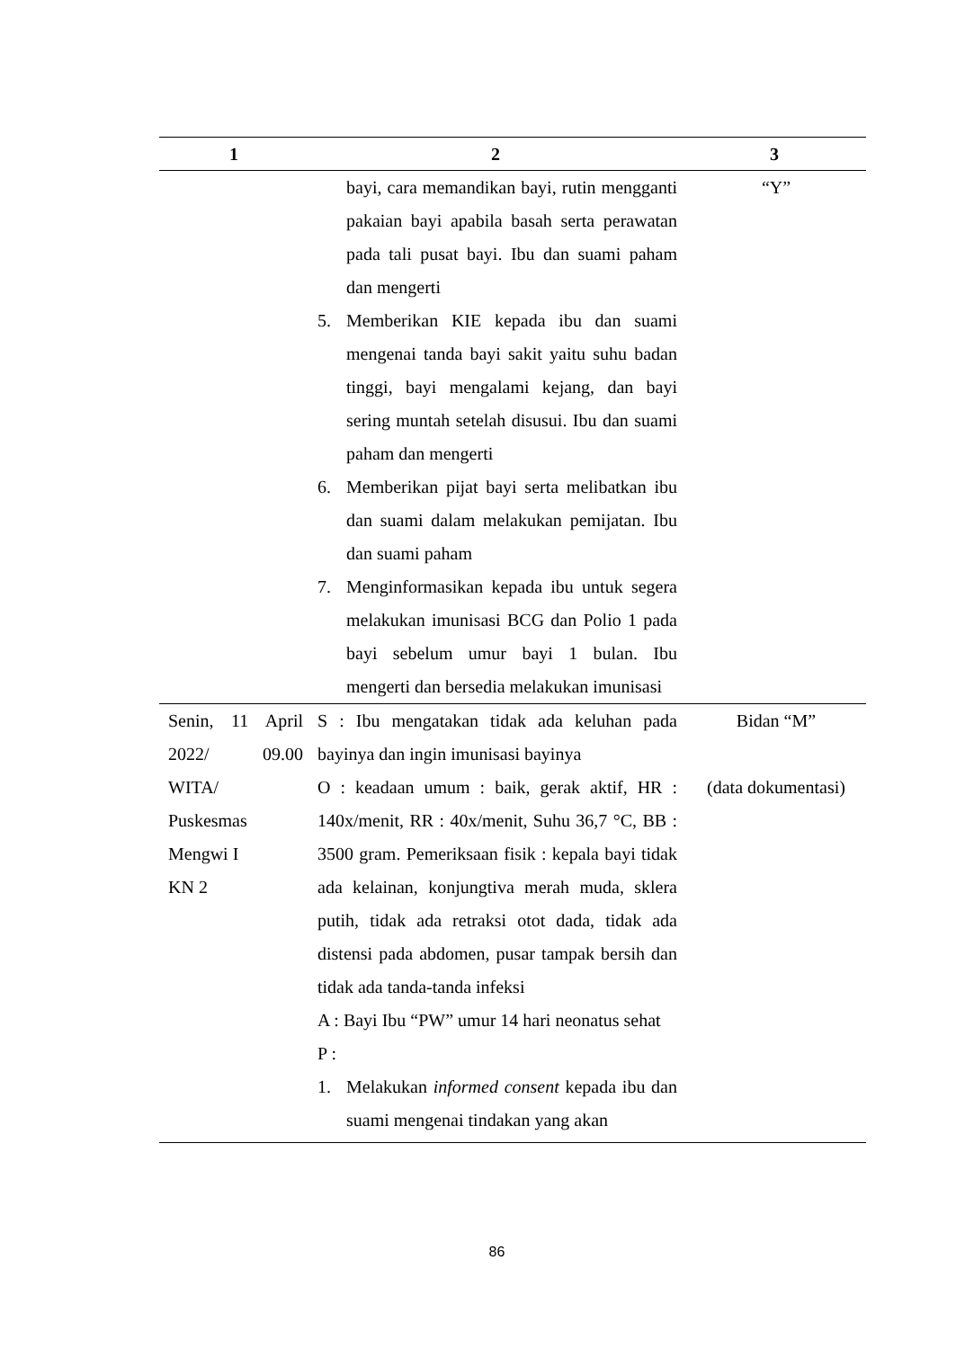| 1 | 2 | 3 |
| --- | --- | --- |
| | bayi, cara memandikan bayi, rutin mengganti pakaian bayi apabila basah serta perawatan pada tali pusat bayi. Ibu dan suami paham dan mengerti 5. Memberikan KIE kepada ibu dan suami mengenai tanda bayi sakit yaitu suhu badan tinggi, bayi mengalami kejang, dan bayi sering muntah setelah disusui. Ibu dan suami paham dan mengerti 6. Memberikan pijat bayi serta melibatkan ibu dan suami dalam melakukan pemijatan. Ibu dan suami paham 7. Menginformasikan kepada ibu untuk segera melakukan imunisasi BCG dan Polio 1 pada bayi sebelum umur bayi 1 bulan. Ibu mengerti dan bersedia melakukan imunisasi | “Y” |
| Senin, 11 April 2022/ 09.00 WITA/ Puskesmas Mengwi I KN 2 | S : Ibu mengatakan tidak ada keluhan pada bayinya dan ingin imunisasi bayinya O : keadaan umum : baik, gerak aktif, HR : 140x/menit, RR : 40x/menit, Suhu 36,7 °C, BB : 3500 gram. Pemeriksaan fisik : kepala bayi tidak ada kelainan, konjungtiva merah muda, sklera putih, tidak ada retraksi otot dada, tidak ada distensi pada abdomen, pusar tampak bersih dan tidak ada tanda-tanda infeksi A : Bayi Ibu “PW” umur 14 hari neonatus sehat P : 1. Melakukan informed consent kepada ibu dan suami mengenai tindakan yang akan | Bidan “M” (data dokumentasi) |
86